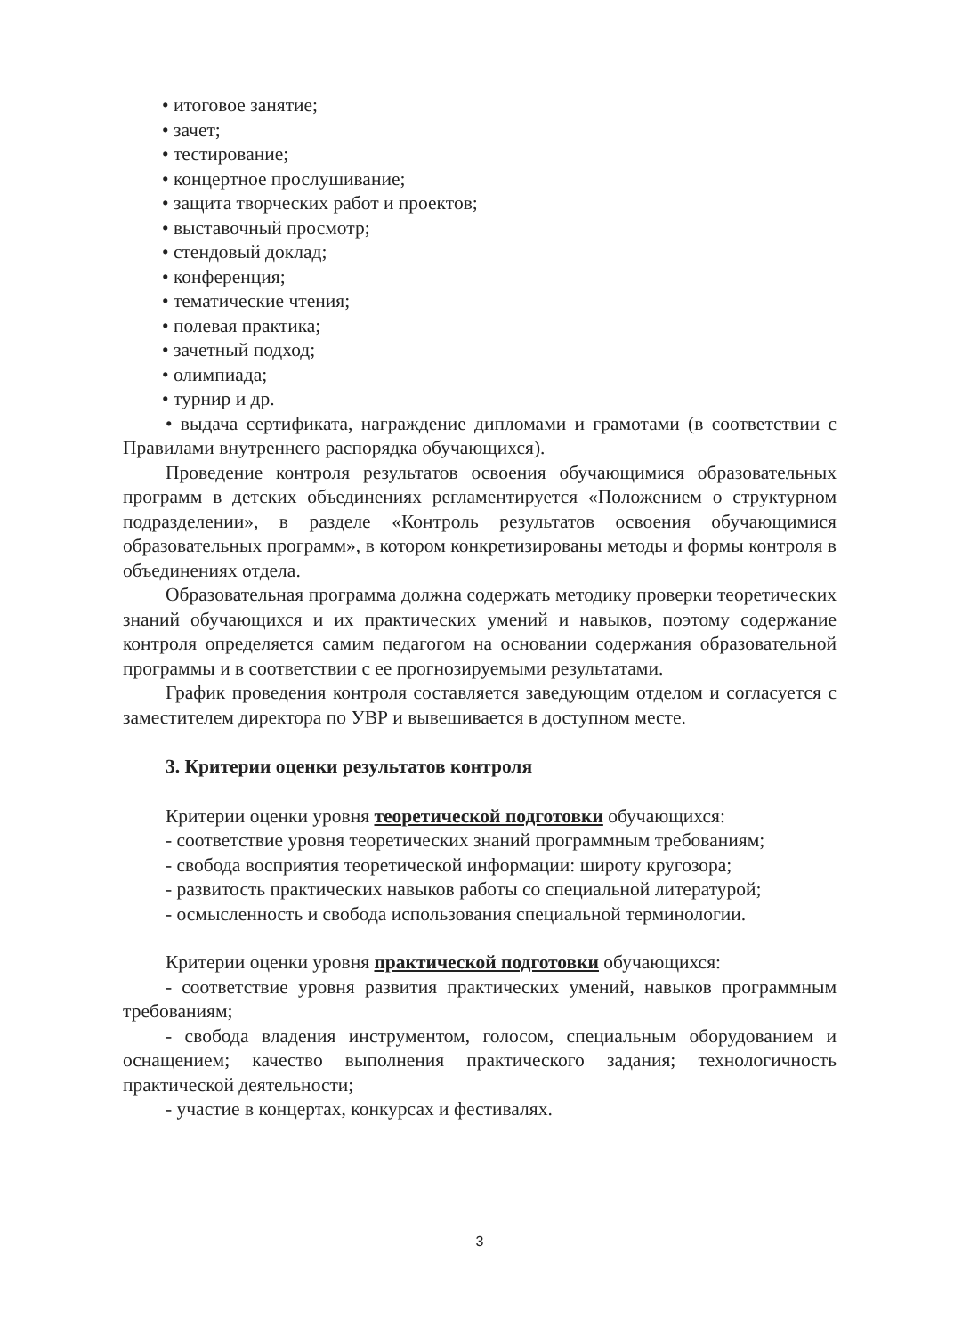• итоговое занятие;
• зачет;
• тестирование;
• концертное прослушивание;
• защита творческих работ и проектов;
• выставочный просмотр;
• стендовый доклад;
• конференция;
• тематические чтения;
• полевая практика;
• зачетный подход;
• олимпиада;
• турнир и др.
• выдача сертификата, награждение дипломами и грамотами (в соответствии с Правилами внутреннего распорядка обучающихся).
Проведение контроля результатов освоения обучающимися образовательных программ в детских объединениях регламентируется «Положением о структурном подразделении», в разделе «Контроль результатов освоения обучающимися образовательных программ», в котором конкретизированы методы и формы контроля в объединениях отдела.
Образовательная программа должна содержать методику проверки теоретических знаний обучающихся и их практических умений и навыков, поэтому содержание контроля определяется самим педагогом на основании содержания образовательной программы и в соответствии с ее прогнозируемыми результатами.
График проведения контроля составляется заведующим отделом и согласуется с заместителем директора по УВР и вывешивается в доступном месте.
3. Критерии оценки результатов контроля
Критерии оценки уровня теоретической подготовки обучающихся:
- соответствие уровня теоретических знаний программным требованиям;
- свобода восприятия теоретической информации: широту кругозора;
- развитость практических навыков работы со специальной литературой;
- осмысленность и свобода использования специальной терминологии.
Критерии оценки уровня практической подготовки обучающихся:
- соответствие уровня развития практических умений, навыков программным требованиям;
- свобода владения инструментом, голосом, специальным оборудованием и оснащением; качество выполнения практического задания; технологичность практической деятельности;
- участие в концертах, конкурсах и фестивалях.
3